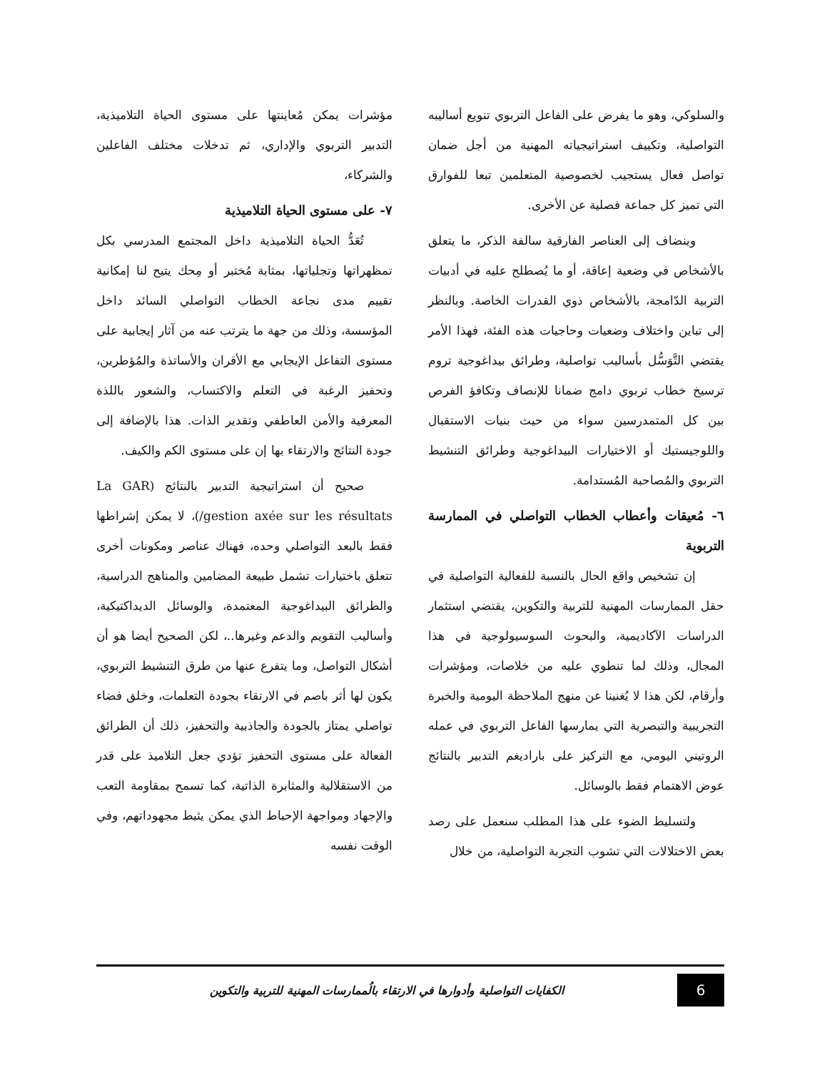والسلوكي، وهو ما يفرض على الفاعل التربوي تنويع أساليبه التواصلية، وتكييف استراتيجياته المهنية من أجل ضمان تواصل فعال يستجيب لخصوصية المتعلمين تبعا للفوارق التي تميز كل جماعة فصلية عن الأخرى.
وينضاف إلى العناصر الفارقية سالفة الذكر، ما يتعلق بالأشخاص في وضعية إعاقة، أو ما يُصطلح عليه في أدبيات التربية الدّامجة، بالأشخاص ذوي القدرات الخاصة. وبالنظر إلى تباين واختلاف وضعيات وحاجيات هذه الفئة، فهذا الأمر يقتضي التَّوَسُّل بأساليب تواصلية، وطرائق بيداغوجية تروم ترسيخ خطاب تربوي دامج ضمانا للإنصاف وتكافؤ الفرص بين كل المتمدرسين سواء من حيث بنيات الاستقبال واللوجيستيك أو الاختيارات البيداغوجية وطرائق التنشيط التربوي والمُصاحبة المُستدامة.
٦- مُعيقات وأعطاب الخطاب التواصلي في الممارسة التربوية
إن تشخيص واقع الحال بالنسبة للفعالية التواصلية في حقل الممارسات المهنية للتربية والتكوين، يقتضي استثمار الدراسات الآكاديمية، والبحوث السوسيولوجية في هذا المجال، وذلك لما تنطوي عليه من خلاصات، ومؤشرات وأرقام، لكن هذا لا يُغنينا عن منهج الملاحظة اليومية والخبرة التجريبية والتبصرية التي يمارسها الفاعل التربوي في عمله الروتيني اليومي، مع التركيز على باراديغم التدبير بالنتائج عوض الاهتمام فقط بالوسائل.
ولتسليط الضوء على هذا المطلب سنعمل على رصد بعض الاختلالات التي تشوب التجربة التواصلية، من خلال
مؤشرات يمكن مُعاينتها على مستوى الحياة التلاميذية، التدبير التربوي والإداري، ثم تدخلات مختلف الفاعلين والشركاء،
٧- على مستوى الحياة التلاميذية
تُعَدُّ الحياة التلاميذية داخل المجتمع المدرسي بكل تمظهراتها وتجلياتها، بمثابة مُختبر أو مِحك يتيح لنا إمكانية تقييم مدى نجاعة الخطاب التواصلي السائد داخل المؤسسة، وذلك من جهة ما يترتب عنه من آثار إيجابية على مستوى التفاعل الإيجابي مع الأقران والأساتذة والمُؤطرين، وتحفيز الرغبة في التعلم والاكتساب، والشعور باللذة المعرفية والأمن العاطفي وتقدير الذات. هذا بالإضافة إلى جودة النتائج والارتقاء بها إن على مستوى الكم والكيف.
صحيح أن استراتيجية التدبير بالنتائج (La GAR /gestion axée sur les résultats)، لا يمكن إشراطها فقط بالبعد التواصلي وحده، فهناك عناصر ومكونات أخرى تتعلق باختيارات تشمل طبيعة المضامين والمناهج الدراسية، والطرائق البيداغوجية المعتمدة، والوسائل الديداكتيكية، وأساليب التقويم والدعم وغيرها..، لكن الصحيح أيضا هو أن أشكال التواصل، وما يتفرع عنها من طرق التنشيط التربوي، يكون لها أثر باصم في الارتقاء بجودة التعلمات، وخلق فضاء تواصلي يمتاز بالجودة والجاذبية والتحفيز، ذلك أن الطرائق الفعالة على مستوى التحفيز تؤدي جعل التلاميذ على قدر من الاستقلالية والمثابرة الذاتية، كما تسمح بمقاومة التعب والإجهاد ومواجهة الإحباط الذي يمكن يثبط مجهوداتهم، وفي الوقت نفسه
6
الكفايات التواصلية وأدوارها في الارتقاء بالُممارسات المهنية للتربية والتكوين